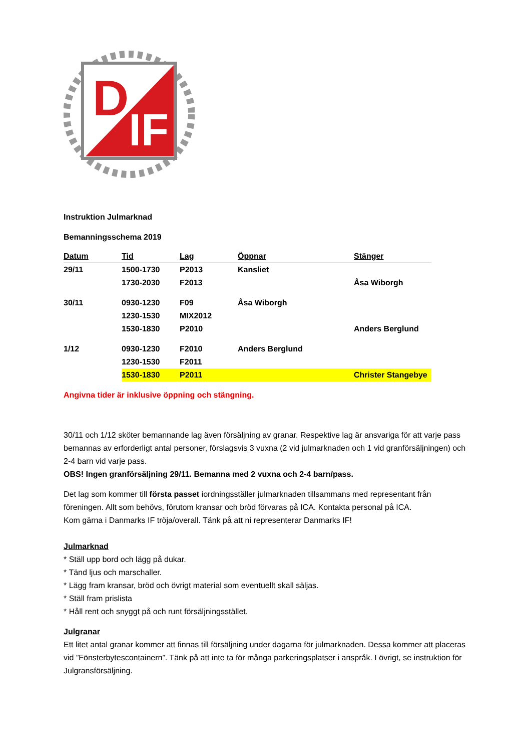D
IF
Instruktion Julmarknad
Bemanningsschema 2019
| Datum | Tid | Lag | Öppnar | Stänger |
| --- | --- | --- | --- | --- |
| 29/11 | 1500-1730 | P2013 | Kansliet | |
| | 1730-2030 | F2013 | | Åsa Wiborgh |
| 30/11 | 0930-1230 | F09 | Åsa Wiborgh | |
| | 1230-1530 | MIX2012 | | |
| | 1530-1830 | P2010 | | Anders Berglund |
| 1/12 | 0930-1230 | F2010 | Anders Berglund | |
| | 1230-1530 | F2011 | | |
| | 1530-1830 | P2011 | | Christer Stangebye |
Angivna tider är inklusive öppning och stängning.
30/11 och 1/12 sköter bemannande lag även försäljning av granar. Respektive lag är ansvariga för att varje pass bemannas av erforderligt antal personer, förslagsvis 3 vuxna (2 vid julmarknaden och 1 vid granförsäljningen) och 2-4 barn vid varje pass.
OBS! Ingen granförsäljning 29/11. Bemanna med 2 vuxna och 2-4 barn/pass.
Det lag som kommer till första passet iordningsställer julmarknaden tillsammans med representant från föreningen. Allt som behövs, förutom kransar och bröd förvaras på ICA. Kontakta personal på ICA.
Kom gärna i Danmarks IF tröja/overall. Tänk på att ni representerar Danmarks IF!
Julmarknad
* Ställ upp bord och lägg på dukar.
* Tänd ljus och marschaller.
* Lägg fram kransar, bröd och övrigt material som eventuellt skall säljas.
* Ställ fram prislista
* Håll rent och snyggt på och runt försäljningsstället.
Julgranar
Ett litet antal granar kommer att finnas till försäljning under dagarna för julmarknaden. Dessa kommer att placeras vid ”Fönsterbytescontainern”. Tänk på att inte ta för många parkeringsplatser i anspråk. I övrigt, se instruktion för Julgransförsäljning.